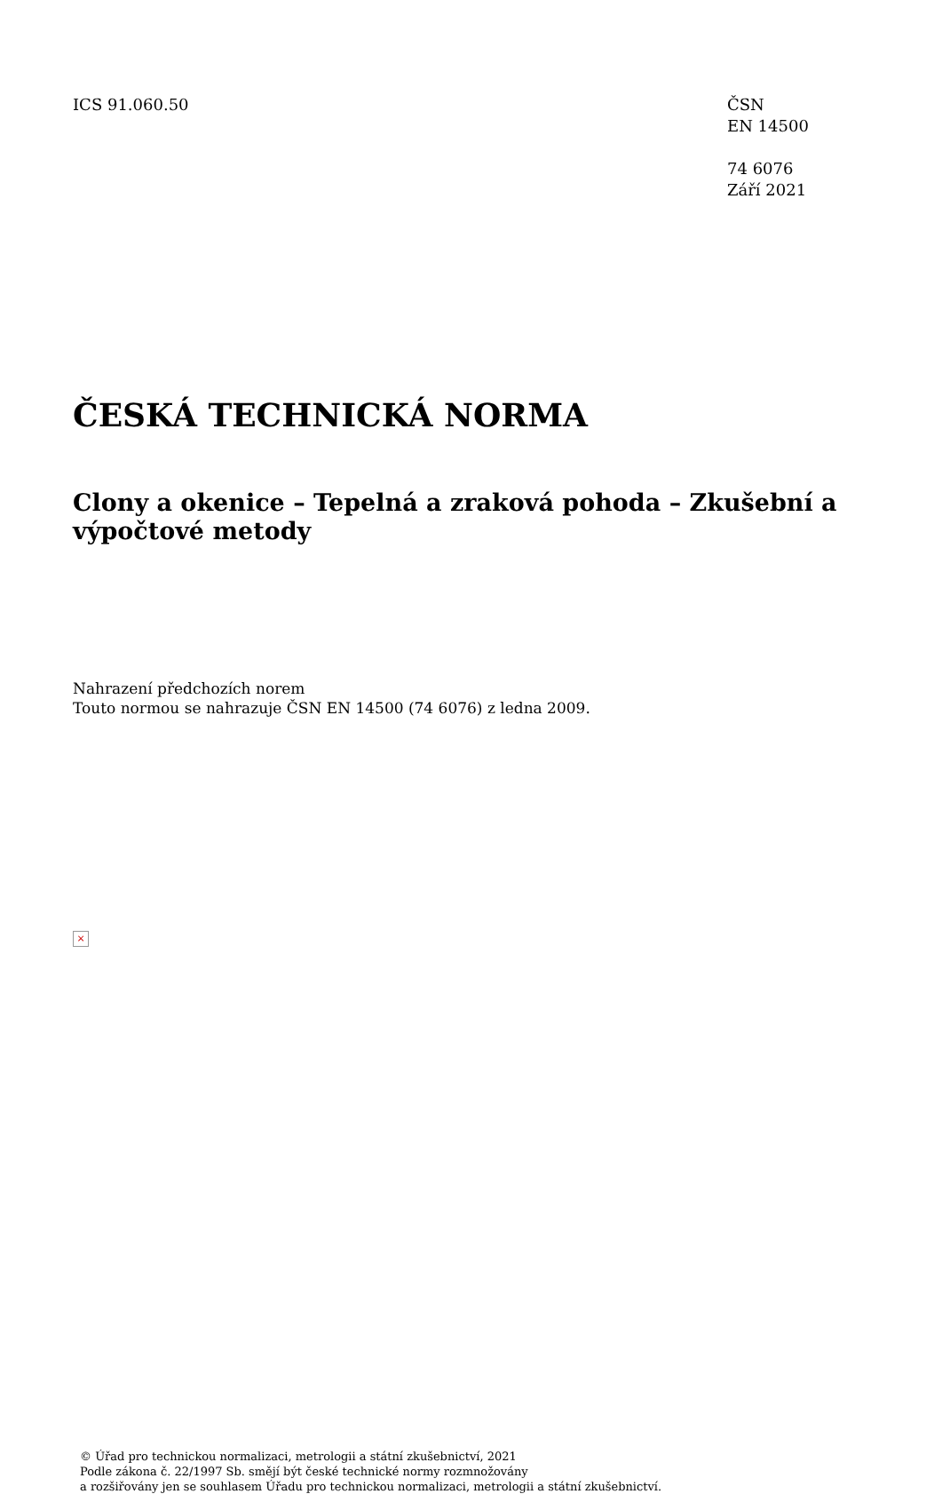ICS 91.060.50 ČSN
EN 14500
74 6076
Září 2021
ČESKÁ TECHNICKÁ NORMA
Clony a okenice – Tepelná a zraková pohoda – Zkušební a výpočtové metody
Nahrazení předchozích norem
Touto normou se nahrazuje ČSN EN 14500 (74 6076) z ledna 2009.
×
© Úřad pro technickou normalizaci, metrologii a státní zkušebnictví, 2021
Podle zákona č. 22/1997 Sb. smějí být české technické normy rozmnožovány
a rozšiřovány jen se souhlasem Úřadu pro technickou normalizaci, metrologii a státní zkušebnictví.